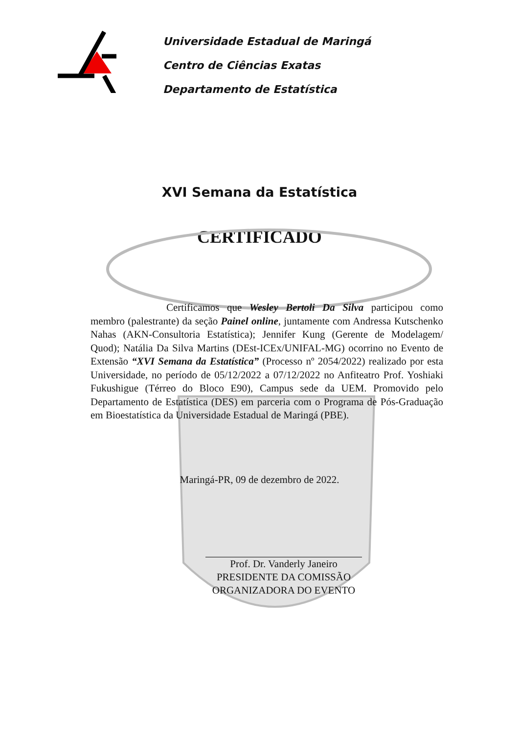Universidade Estadual de Maringá
Centro de Ciências Exatas
Departamento de Estatística
XVI Semana da Estatística
CERTIFICADO
Certificamos que Wesley Bertoli Da Silva participou como membro (palestrante) da seção Painel online, juntamente com Andressa Kutschenko Nahas (AKN-Consultoria Estatística); Jennifer Kung (Gerente de Modelagem/ Quod); Natália Da Silva Martins (DEst-ICEx/UNIFAL-MG) ocorrino no Evento de Extensão “XVI Semana da Estatística” (Processo nº 2054/2022) realizado por esta Universidade, no período de 05/12/2022 a 07/12/2022 no Anfiteatro Prof. Yoshiaki Fukushigue (Térreo do Bloco E90), Campus sede da UEM. Promovido pelo Departamento de Estatística (DES) em parceria com o Programa de Pós-Graduação em Bioestatística da Universidade Estadual de Maringá (PBE).
Maringá-PR, 09 de dezembro de 2022.
Prof. Dr. Vanderly Janeiro
PRESIDENTE DA COMISSÃO
ORGANIZADORA DO EVENTO